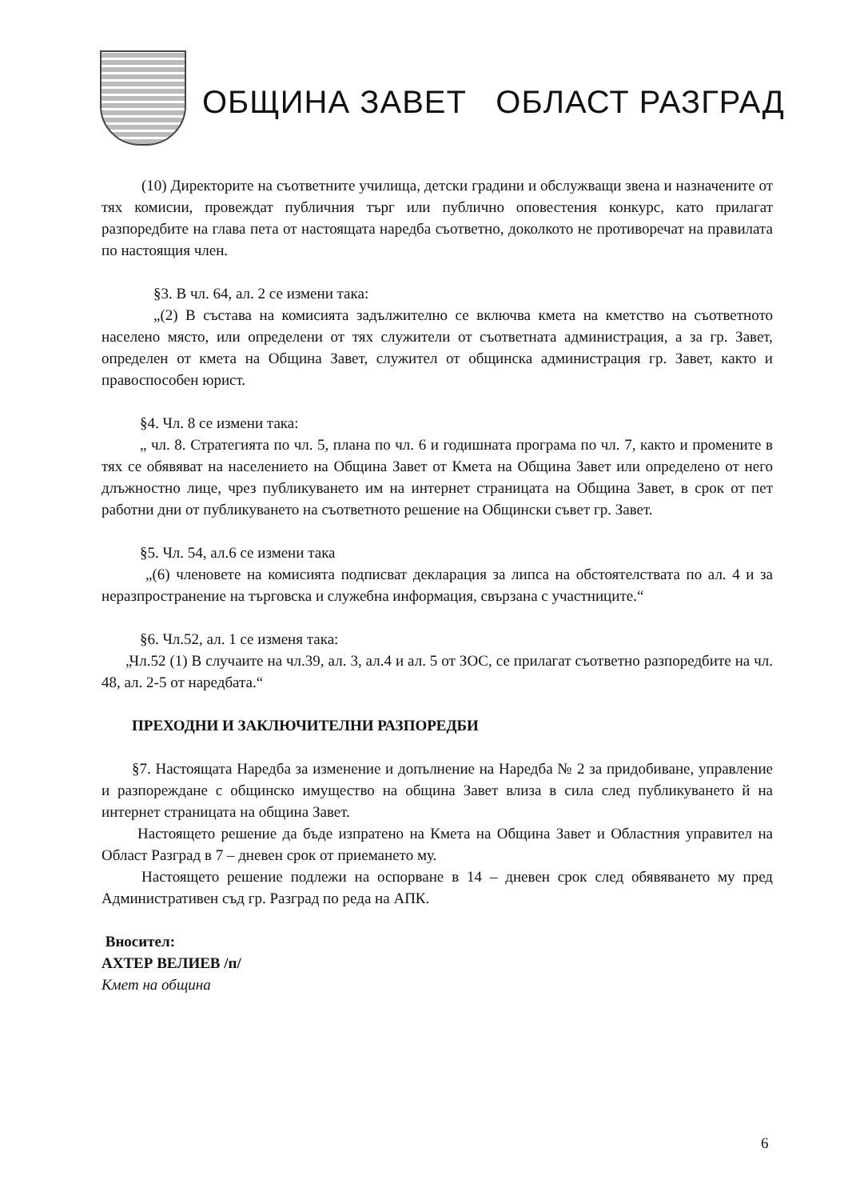ОБЩИНА ЗАВЕТ ОБЛАСТ РАЗГРАД
(10) Директорите на съответните училища, детски градини и обслужващи звена и назначените от тях комисии, провеждат публичния търг или публично оповестения конкурс, като прилагат разпоредбите на глава пета от настоящата наредба съответно, доколкото не противоречат на правилата по настоящия член.
§3. В чл. 64, ал. 2 се измени така:
„(2) В състава на комисията задължително се включва кмета на кметство на съответното населено място, или определени от тях служители от съответната администрация, а за гр. Завет, определен от кмета на Община Завет, служител от общинска администрация гр. Завет, както и правоспособен юрист.
§4. Чл. 8 се измени така:
„ чл. 8. Стратегията по чл. 5, плана по чл. 6 и годишната програма по чл. 7, както и промените в тях се обявяват на населението на Община Завет от Кмета на Община Завет или определено от него длъжностно лице, чрез публикуването им на интернет страницата на Община Завет, в срок от пет работни дни от публикуването на съответното решение на Общински съвет гр. Завет.
§5. Чл. 54, ал.6 се измени така
„(6) членовете на комисията подписват декларация за липса на обстоятелствата по ал. 4 и за неразпространение на търговска и служебна информация, свързана с участниците.“
§6. Чл.52, ал. 1 се изменя така:
„Чл.52 (1) В случаите на чл.39, ал. 3, ал.4 и ал. 5 от ЗОС, се прилагат съответно разпоредбите на чл. 48, ал. 2-5 от наредбата.“
ПРЕХОДНИ И ЗАКЛЮЧИТЕЛНИ РАЗПОРЕДБИ
§7. Настоящата Наредба за изменение и допълнение на Наредба № 2 за придобиване, управление и разпореждане с общинско имущество на община Завет влиза в сила след публикуването й на интернет страницата на община Завет.
Настоящето решение да бъде изпратено на Кмета на Община Завет и Областния управител на Област Разград в 7 – дневен срок от приемането му.
Настоящето решение подлежи на оспорване в 14 – дневен срок след обявяването му пред Административен съд гр. Разград по реда на АПК.
Вносител:
АХТЕР ВЕЛИЕВ /п/
Кмет на община
6